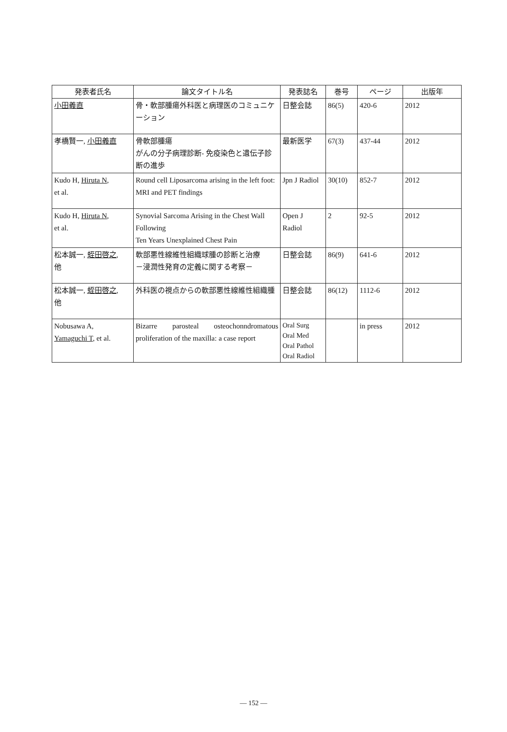| 発表者氏名 | 論文タイトル名 | 発表誌名 | 巻号 | ページ | 出版年 |
| --- | --- | --- | --- | --- | --- |
| 小田義直 | 骨・軟部腫瘍外科医と病理医のコミュニケーション | 日整会誌 | 86(5) | 420-6 | 2012 |
| 孝橋賢一, 小田義直 | 骨軟部腫瘍 がんの分子病理診断- 免疫染色と遺伝子診断の進歩 | 最新医学 | 67(3) | 437-44 | 2012 |
| Kudo H, Hiruta N , et al. | Round cell Liposarcoma arising in the left foot: MRI and PET findings | Jpn J Radiol | 30(10) | 852-7 | 2012 |
| Kudo H, Hiruta N , et al. | Synovial Sarcoma Arising in the Chest Wall Following Ten Years Unexplained Chest Pain | Open J Radiol | 2 | 92-5 | 2012 |
| 松本誠一, 蛭田啓之 , 他 | 軟部悪性線維性組織球腫の診断と治療 －浸潤性発育の定義に関する考察－ | 日整会誌 | 86(9) | 641-6 | 2012 |
| 松本誠一, 蛭田啓之 , 他 | 外科医の視点からの軟部悪性線維性組織腫 | 日整会誌 | 86(12) | 1112-6 | 2012 |
| Nobusawa A, Yamaguchi T , et al. | Bizarre parosteal osteochonndromatous proliferation of the maxilla: a case report | Oral Surg Oral Med Oral Pathol Oral Radiol | | in press | 2012 |
— 152 —